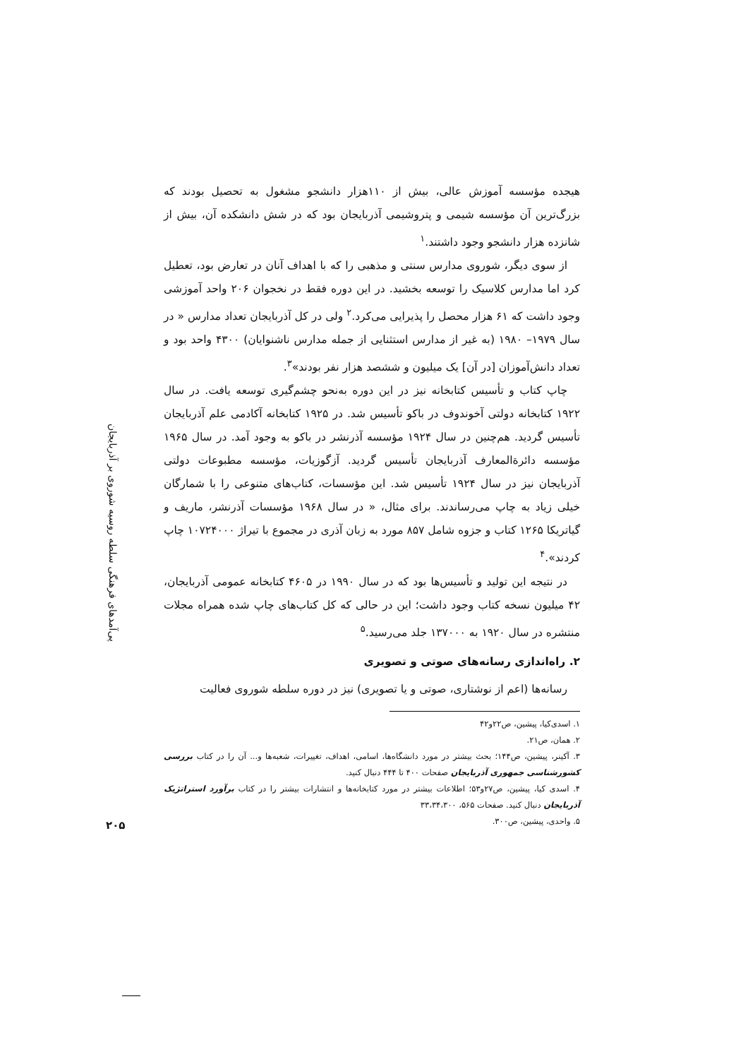هیجده مؤسسه آموزش عالی، بیش از ۱۱۰هزار دانشجو مشغول به تحصیل بودند که بزرگ‌ترین آن مؤسسه شیمی و پتروشیمی آذربایجان بود که در شش دانشکده آن، بیش از شانزده هزار دانشجو وجود داشتند.<sup>۱</sup>
از سوی دیگر، شوروی مدارس سنتی و مذهبی را که با اهداف آنان در تعارض بود، تعطیل کرد اما مدارس کلاسیک را توسعه بخشید. در این دوره فقط در نخجوان ۲۰۶ واحد آموزشی وجود داشت که ۶۱ هزار محصل را پذیرایی می‌کرد.<sup>۲</sup> ولی در کل آذربایجان تعداد مدارس « در سال ۱۹۷۹– ۱۹۸۰ (به غیر از مدارس استثنایی از جمله مدارس ناشنوایان) ۴۳۰۰ واحد بود و تعداد دانش‌آموزان [در آن] یک میلیون و ششصد هزار نفر بودند»<sup>۳</sup>.
چاپ کتاب و تأسیس کتابخانه نیز در این دوره به‌نحو چشم‌گیری توسعه یافت. در سال ۱۹۲۲ کتابخانه دولتی آخوندوف در باکو تأسیس شد. در ۱۹۲۵ کتابخانه آکادمی علم آذربایجان تأسیس گردید. هم‌چنین در سال ۱۹۲۴ مؤسسه آذرنشر در باکو به وجود آمد. در سال ۱۹۶۵ مؤسسه دائرةالمعارف آذربایجان تأسیس گردید. آزگوزیات، مؤسسه مطبوعات دولتی آذربایجان نیز در سال ۱۹۲۴ تأسیس شد. این مؤسسات، کتاب‌های متنوعی را با شمارگان خیلی زیاد به چاپ می‌رساندند. برای مثال، « در سال ۱۹۶۸ مؤسسات آذرنشر، ماریف و گیاتریکا ۱۲۶۵ کتاب و جزوه شامل ۸۵۷ مورد به زبان آذری در مجموع با تیراژ ۱۰۷۲۴۰۰۰ چاپ کردند».<sup>۴</sup>
در نتیجه این تولید و تأسیس‌ها بود که در سال ۱۹۹۰ در ۴۶۰۵ کتابخانه عمومی آذربایجان، ۴۲ میلیون نسخه کتاب وجود داشت؛ این در حالی که کل کتاب‌های چاپ شده همراه مجلات منتشره در سال ۱۹۲۰ به ۱۳۷۰۰۰ جلد می‌رسید.<sup>۵</sup>
۲. راه‌اندازی رسانه‌های صوتی و تصویری
رسانه‌ها (اعم از نوشتاری، صوتی و یا تصویری) نیز در دوره سلطه شوروی فعالیت
۱. اسدی‌کیا، پیشین، ص۲۲و۴۲
۲. همان، ص۲۱.
۳. آکینر، پیشین، ص۱۴۴؛ بحث بیشتر در مورد دانشگاه‌ها، اسامی، اهداف، تغییرات، شعبه‌ها و... آن را در کتاب بررسی کشورشناسی جمهوری آذربایجان صفحات ۴۰۰ تا ۴۴۴ دنبال کنید.
۴. اسدی کیا، پیشین، ص۲۷و۵۳؛ اطلاعات بیشتر در مورد کتابخانه‌ها و انتشارات بیشتر را در کتاب برآورد استراتژیک آذربایجان دنبال کنید. صفحات ۵۶۵، ۳۳،۳۴،۳۰۰
۵. واحدی، پیشین، ص۳۰۰.
پی‌آمدهای فرهنگی سلطه روسیه شوروی بر آذربایجان
۲۰۵